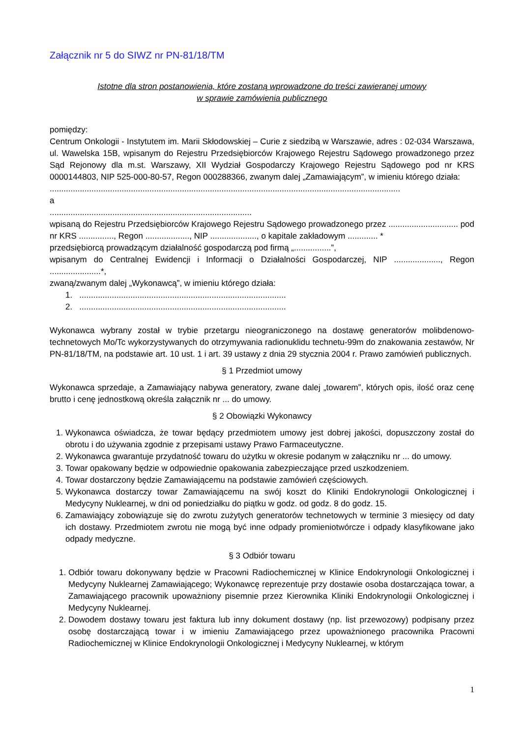Załącznik nr 5 do SIWZ nr PN-81/18/TM
Istotne dla stron postanowienia, które zostaną wprowadzone do treści zawieranej umowy
w sprawie zamówienia publicznego
pomiędzy:
Centrum Onkologii - Instytutem im. Marii Skłodowskiej – Curie z siedzibą w Warszawie, adres : 02-034 Warszawa, ul. Wawelska 15B, wpisanym do Rejestru Przedsiębiorców Krajowego Rejestru Sądowego prowadzonego przez Sąd Rejonowy dla m.st. Warszawy, XII Wydział Gospodarczy Krajowego Rejestru Sądowego pod nr KRS 0000144803, NIP 525-000-80-57, Regon 000288366, zwanym dalej „Zamawiającym”, w imieniu którego działa:
.......................................................................................................................................................
a
.......................................................................................
wpisaną do Rejestru Przedsiębiorców Krajowego Rejestru Sądowego prowadzonego przez .............................. pod nr KRS ..............., Regon ..................., NIP ...................., o kapitale zakładowym ............. *
przedsiębiorcą prowadzącym działalność gospodarczą pod firmą „................”,
wpisanym do Centralnej Ewidencji i Informacji o Działalności Gospodarczej, NIP ...................., Regon ......................*,
zwaną/zwanym dalej „Wykonawcą”, w imieniu którego działa:
1. .........................................................................................
2. .........................................................................................
Wykonawca wybrany został w trybie przetargu nieograniczonego na dostawę generatorów molibdenowo-technetowych Mo/Tc wykorzystywanych do otrzymywania radionuklidu technetu-99m do znakowania zestawów, Nr PN-81/18/TM, na podstawie art. 10 ust. 1 i art. 39 ustawy z dnia 29 stycznia 2004 r. Prawo zamówień publicznych.
§ 1 Przedmiot umowy
Wykonawca sprzedaje, a Zamawiający nabywa generatory, zwane dalej „towarem”, których opis, ilość oraz cenę brutto i cenę jednostkową określa załącznik nr ... do umowy.
§ 2 Obowiązki Wykonawcy
1. Wykonawca oświadcza, że towar będący przedmiotem umowy jest dobrej jakości, dopuszczony został do obrotu i do używania zgodnie z przepisami ustawy Prawo Farmaceutyczne.
2. Wykonawca gwarantuje przydatność towaru do użytku w okresie podanym w załączniku nr ... do umowy.
3. Towar opakowany będzie w odpowiednie opakowania zabezpieczające przed uszkodzeniem.
4. Towar dostarczony będzie Zamawiającemu na podstawie zamówień częściowych.
5. Wykonawca dostarczy towar Zamawiającemu na swój koszt do Kliniki Endokrynologii Onkologicznej i Medycyny Nuklearnej, w dni od poniedziałku do piątku w godz. od godz. 8 do godz. 15.
6. Zamawiający zobowiązuje się do zwrotu zużytych generatorów technetowych w terminie 3 miesięcy od daty ich dostawy. Przedmiotem zwrotu nie mogą być inne odpady promieniotwórcze i odpady klasyfikowane jako odpady medyczne.
§ 3 Odbiór towaru
1. Odbiór towaru dokonywany będzie w Pracowni Radiochemicznej w Klinice Endokrynologii Onkologicznej i Medycyny Nuklearnej Zamawiającego; Wykonawcę reprezentuje przy dostawie osoba dostarczająca towar, a Zamawiającego pracownik upoważniony pisemnie przez Kierownika Kliniki Endokrynologii Onkologicznej i Medycyny Nuklearnej.
2. Dowodem dostawy towaru jest faktura lub inny dokument dostawy (np. list przewozowy) podpisany przez osobę dostarczającą towar i w imieniu Zamawiającego przez upoważnionego pracownika Pracowni Radiochemicznej w Klinice Endokrynologii Onkologicznej i Medycyny Nuklearnej, w którym
1